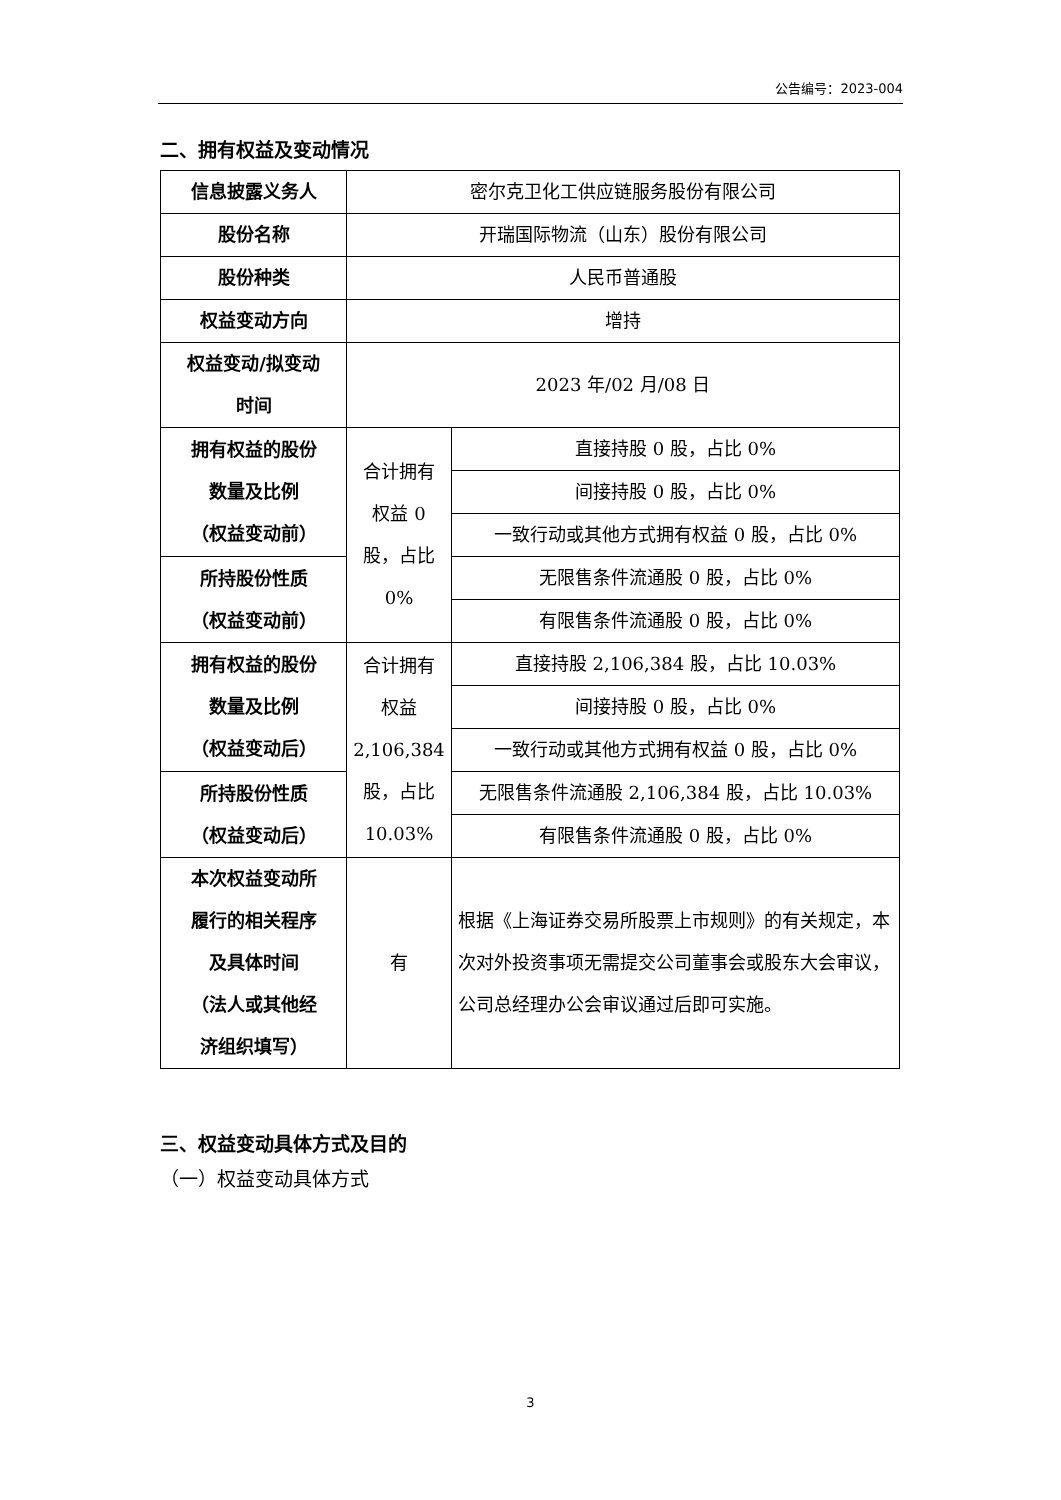公告编号：2023-004
二、拥有权益及变动情况
| 信息披露义务人 | 密尔克卫化工供应链服务股份有限公司 | |
| 股份名称 | 开瑞国际物流（山东）股份有限公司 | |
| 股份种类 | 人民币普通股 | |
| 权益变动方向 | 增持 | |
| 权益变动/拟变动 时间 | 2023 年/02 月/08 日 | |
| 拥有权益的股份 数量及比例 （权益变动前） | 合计拥有 权益 0 股，占比 0% | 直接持股 0 股，占比 0% |
| | | 间接持股 0 股，占比 0% |
| | | 一致行动或其他方式拥有权益 0 股，占比 0% |
| 所持股份性质 （权益变动前） | | 无限售条件流通股 0 股，占比 0% |
| | | 有限售条件流通股 0 股，占比 0% |
| 拥有权益的股份 数量及比例 （权益变动后） | 合计拥有 权益 2,106,384 股，占比 10.03% | 直接持股 2,106,384 股，占比 10.03% |
| | | 间接持股 0 股，占比 0% |
| | | 一致行动或其他方式拥有权益 0 股，占比 0% |
| 所持股份性质 （权益变动后） | | 无限售条件流通股 2,106,384 股，占比 10.03% |
| | | 有限售条件流通股 0 股，占比 0% |
| 本次权益变动所 履行的相关程序 及具体时间 （法人或其他经 济组织填写） | 有 | 根据《上海证券交易所股票上市规则》的有关规定，本次对外投资事项无需提交公司董事会或股东大会审议，公司总经理办公会审议通过后即可实施。 |
三、权益变动具体方式及目的
（一）权益变动具体方式
3